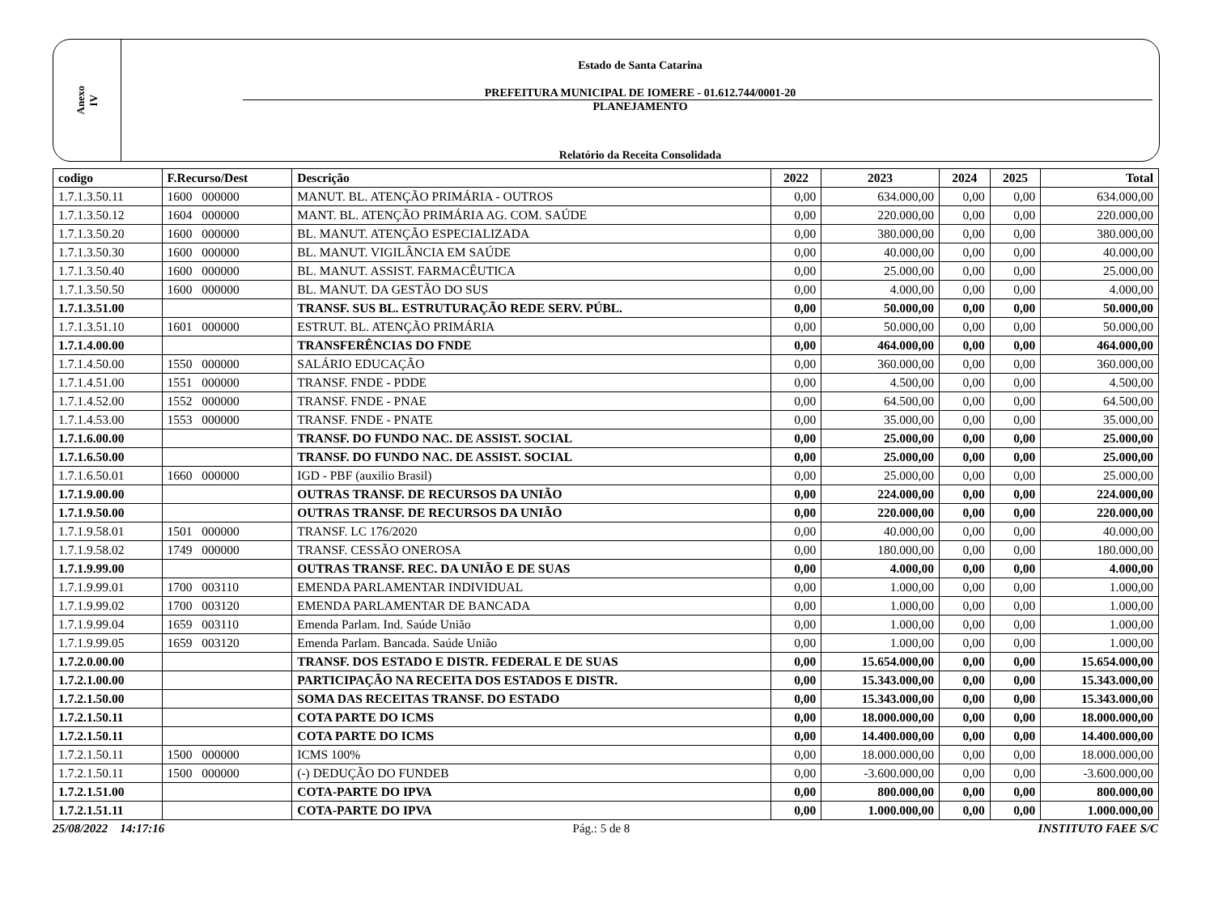Anexo
IV
Estado de Santa Catarina
PREFEITURA MUNICIPAL DE IOMERE - 01.612.744/0001-20
PLANEJAMENTO
Relatório da Receita Consolidada
| codigo | F.Recurso/Dest | Descrição | 2022 | 2023 | 2024 | 2025 | Total |
| --- | --- | --- | --- | --- | --- | --- | --- |
| 1.7.1.3.50.11 | 1600 000000 | MANUT. BL. ATENÇÃO PRIMÁRIA - OUTROS | 0,00 | 634.000,00 | 0,00 | 0,00 | 634.000,00 |
| 1.7.1.3.50.12 | 1604 000000 | MANT. BL. ATENÇÃO PRIMÁRIA AG. COM. SAÚDE | 0,00 | 220.000,00 | 0,00 | 0,00 | 220.000,00 |
| 1.7.1.3.50.20 | 1600 000000 | BL. MANUT. ATENÇÃO ESPECIALIZADA | 0,00 | 380.000,00 | 0,00 | 0,00 | 380.000,00 |
| 1.7.1.3.50.30 | 1600 000000 | BL. MANUT. VIGILÂNCIA EM SAÚDE | 0,00 | 40.000,00 | 0,00 | 0,00 | 40.000,00 |
| 1.7.1.3.50.40 | 1600 000000 | BL. MANUT. ASSIST. FARMACÊUTICA | 0,00 | 25.000,00 | 0,00 | 0,00 | 25.000,00 |
| 1.7.1.3.50.50 | 1600 000000 | BL. MANUT. DA GESTÃO DO SUS | 0,00 | 4.000,00 | 0,00 | 0,00 | 4.000,00 |
| 1.7.1.3.51.00 | | TRANSF. SUS BL. ESTRUTURAÇÃO REDE SERV. PÚBL. | 0,00 | 50.000,00 | 0,00 | 0,00 | 50.000,00 |
| 1.7.1.3.51.10 | 1601 000000 | ESTRUT. BL. ATENÇÃO PRIMÁRIA | 0,00 | 50.000,00 | 0,00 | 0,00 | 50.000,00 |
| 1.7.1.4.00.00 | | TRANSFERÊNCIAS DO FNDE | 0,00 | 464.000,00 | 0,00 | 0,00 | 464.000,00 |
| 1.7.1.4.50.00 | 1550 000000 | SALÁRIO EDUCAÇÃO | 0,00 | 360.000,00 | 0,00 | 0,00 | 360.000,00 |
| 1.7.1.4.51.00 | 1551 000000 | TRANSF. FNDE - PDDE | 0,00 | 4.500,00 | 0,00 | 0,00 | 4.500,00 |
| 1.7.1.4.52.00 | 1552 000000 | TRANSF. FNDE - PNAE | 0,00 | 64.500,00 | 0,00 | 0,00 | 64.500,00 |
| 1.7.1.4.53.00 | 1553 000000 | TRANSF. FNDE - PNATE | 0,00 | 35.000,00 | 0,00 | 0,00 | 35.000,00 |
| 1.7.1.6.00.00 | | TRANSF. DO FUNDO NAC. DE ASSIST. SOCIAL | 0,00 | 25.000,00 | 0,00 | 0,00 | 25.000,00 |
| 1.7.1.6.50.00 | | TRANSF. DO FUNDO NAC. DE ASSIST. SOCIAL | 0,00 | 25.000,00 | 0,00 | 0,00 | 25.000,00 |
| 1.7.1.6.50.01 | 1660 000000 | IGD - PBF (auxilio Brasil) | 0,00 | 25.000,00 | 0,00 | 0,00 | 25.000,00 |
| 1.7.1.9.00.00 | | OUTRAS TRANSF. DE RECURSOS DA UNIÃO | 0,00 | 224.000,00 | 0,00 | 0,00 | 224.000,00 |
| 1.7.1.9.50.00 | | OUTRAS TRANSF. DE RECURSOS DA UNIÃO | 0,00 | 220.000,00 | 0,00 | 0,00 | 220.000,00 |
| 1.7.1.9.58.01 | 1501 000000 | TRANSF. LC 176/2020 | 0,00 | 40.000,00 | 0,00 | 0,00 | 40.000,00 |
| 1.7.1.9.58.02 | 1749 000000 | TRANSF. CESSÃO ONEROSA | 0,00 | 180.000,00 | 0,00 | 0,00 | 180.000,00 |
| 1.7.1.9.99.00 | | OUTRAS TRANSF. REC. DA UNIÃO E DE SUAS | 0,00 | 4.000,00 | 0,00 | 0,00 | 4.000,00 |
| 1.7.1.9.99.01 | 1700 003110 | EMENDA PARLAMENTAR INDIVIDUAL | 0,00 | 1.000,00 | 0,00 | 0,00 | 1.000,00 |
| 1.7.1.9.99.02 | 1700 003120 | EMENDA PARLAMENTAR DE BANCADA | 0,00 | 1.000,00 | 0,00 | 0,00 | 1.000,00 |
| 1.7.1.9.99.04 | 1659 003110 | Emenda Parlam. Ind. Saúde União | 0,00 | 1.000,00 | 0,00 | 0,00 | 1.000,00 |
| 1.7.1.9.99.05 | 1659 003120 | Emenda Parlam. Bancada. Saúde União | 0,00 | 1.000,00 | 0,00 | 0,00 | 1.000,00 |
| 1.7.2.0.00.00 | | TRANSF. DOS ESTADO E DISTR. FEDERAL E DE SUAS | 0,00 | 15.654.000,00 | 0,00 | 0,00 | 15.654.000,00 |
| 1.7.2.1.00.00 | | PARTICIPAÇÃO NA RECEITA DOS ESTADOS E DISTR. | 0,00 | 15.343.000,00 | 0,00 | 0,00 | 15.343.000,00 |
| 1.7.2.1.50.00 | | SOMA DAS RECEITAS TRANSF. DO ESTADO | 0,00 | 15.343.000,00 | 0,00 | 0,00 | 15.343.000,00 |
| 1.7.2.1.50.11 | | COTA PARTE DO ICMS | 0,00 | 18.000.000,00 | 0,00 | 0,00 | 18.000.000,00 |
| 1.7.2.1.50.11 | | COTA PARTE DO ICMS | 0,00 | 14.400.000,00 | 0,00 | 0,00 | 14.400.000,00 |
| 1.7.2.1.50.11 | 1500 000000 | ICMS 100% | 0,00 | 18.000.000,00 | 0,00 | 0,00 | 18.000.000,00 |
| 1.7.2.1.50.11 | 1500 000000 | (-) DEDUÇÃO DO FUNDEB | 0,00 | -3.600.000,00 | 0,00 | 0,00 | -3.600.000,00 |
| 1.7.2.1.51.00 | | COTA-PARTE DO IPVA | 0,00 | 800.000,00 | 0,00 | 0,00 | 800.000,00 |
| 1.7.2.1.51.11 | | COTA-PARTE DO IPVA | 0,00 | 1.000.000,00 | 0,00 | 0,00 | 1.000.000,00 |
25/08/2022 14:17:16 Pág.: 5 de 8 INSTITUTO FAEE S/C